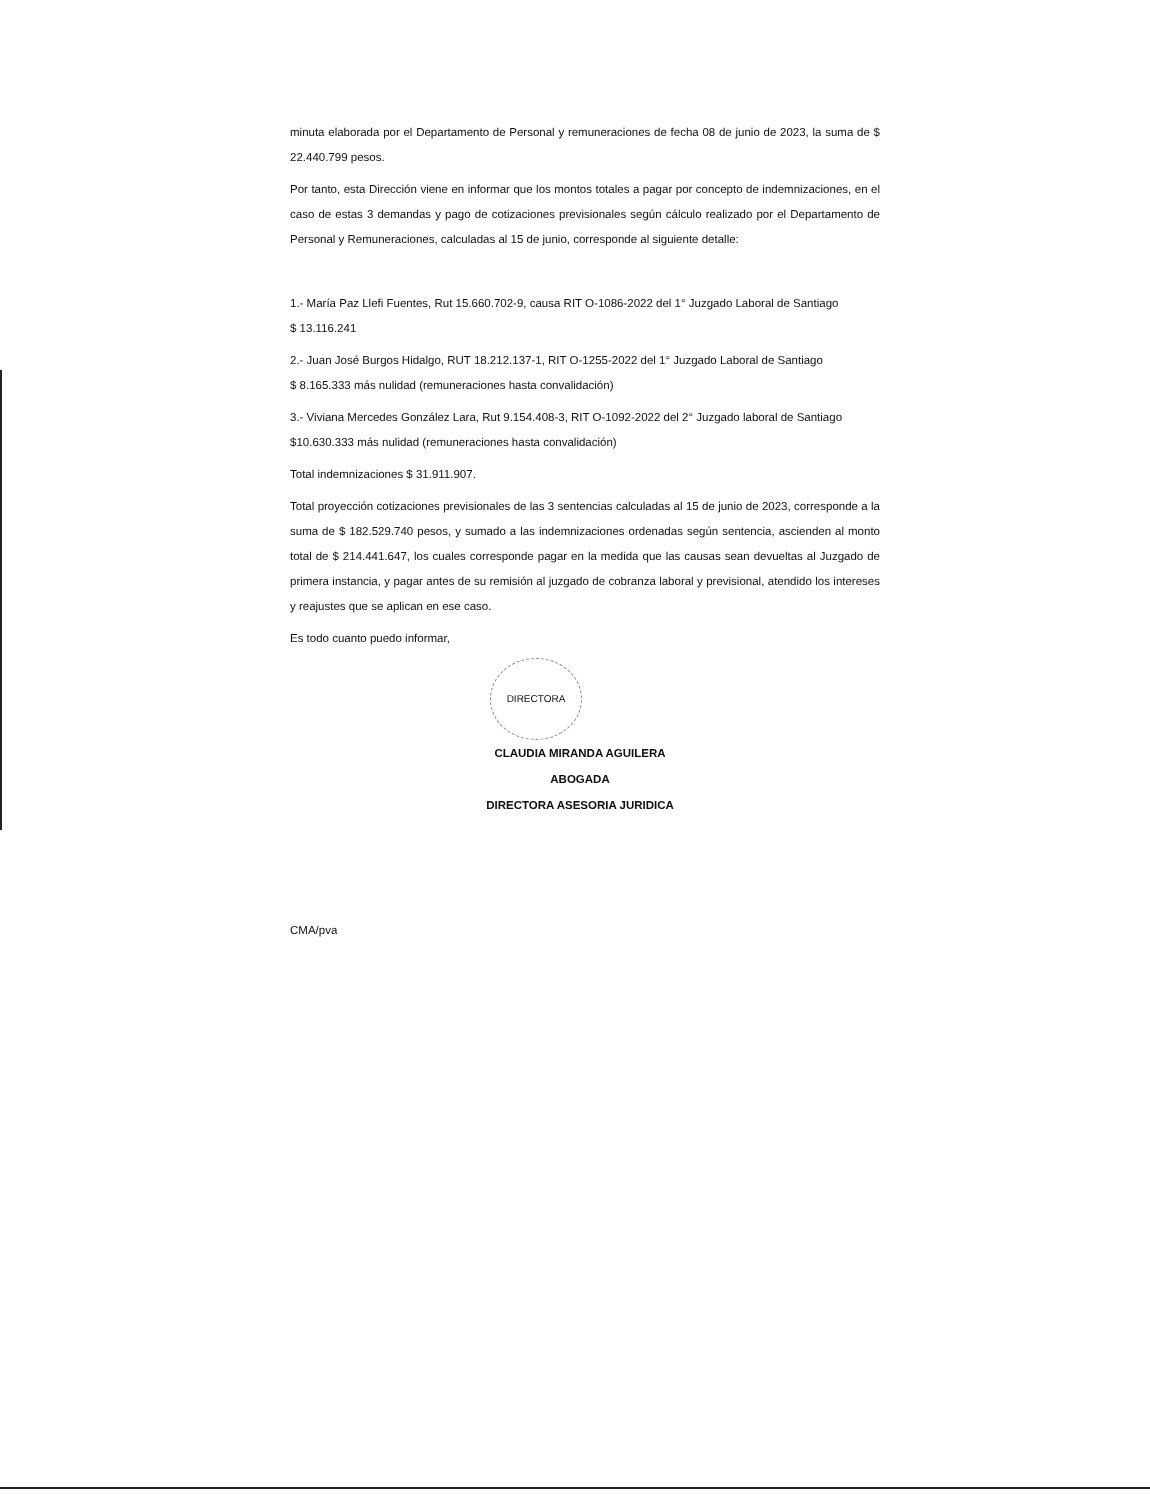minuta elaborada por el Departamento de Personal y remuneraciones de fecha 08 de junio de 2023, la suma de $ 22.440.799 pesos.
Por tanto, esta Dirección viene en informar que los montos totales a pagar por concepto de indemnizaciones, en el caso de estas 3 demandas y pago de cotizaciones previsionales según cálculo realizado por el Departamento de Personal y Remuneraciones, calculadas al 15 de junio, corresponde al siguiente detalle:
1.- María Paz Llefi Fuentes, Rut 15.660.702-9, causa RIT O-1086-2022 del 1° Juzgado Laboral de Santiago
$ 13.116.241
2.- Juan José Burgos Hidalgo, RUT 18.212.137-1, RIT O-1255-2022 del 1° Juzgado Laboral de Santiago
$ 8.165.333 más nulidad (remuneraciones hasta convalidación)
3.- Viviana Mercedes González Lara, Rut 9.154.408-3, RIT O-1092-2022 del 2° Juzgado laboral de Santiago
$10.630.333 más nulidad (remuneraciones hasta convalidación)
Total indemnizaciones $ 31.911.907.
Total proyección cotizaciones previsionales de las 3 sentencias calculadas al 15 de junio de 2023, corresponde a la suma de $ 182.529.740 pesos, y sumado a las indemnizaciones ordenadas según sentencia, ascienden al monto total de $ 214.441.647, los cuales corresponde pagar en la medida que las causas sean devueltas al Juzgado de primera instancia, y pagar antes de su remisión al juzgado de cobranza laboral y previsional, atendido los intereses y reajustes que se aplican en ese caso.
Es todo cuanto puedo informar,
DIRECTORA
CLAUDIA MIRANDA AGUILERA
ABOGADA
DIRECTORA ASESORIA JURIDICA
CMA/pva